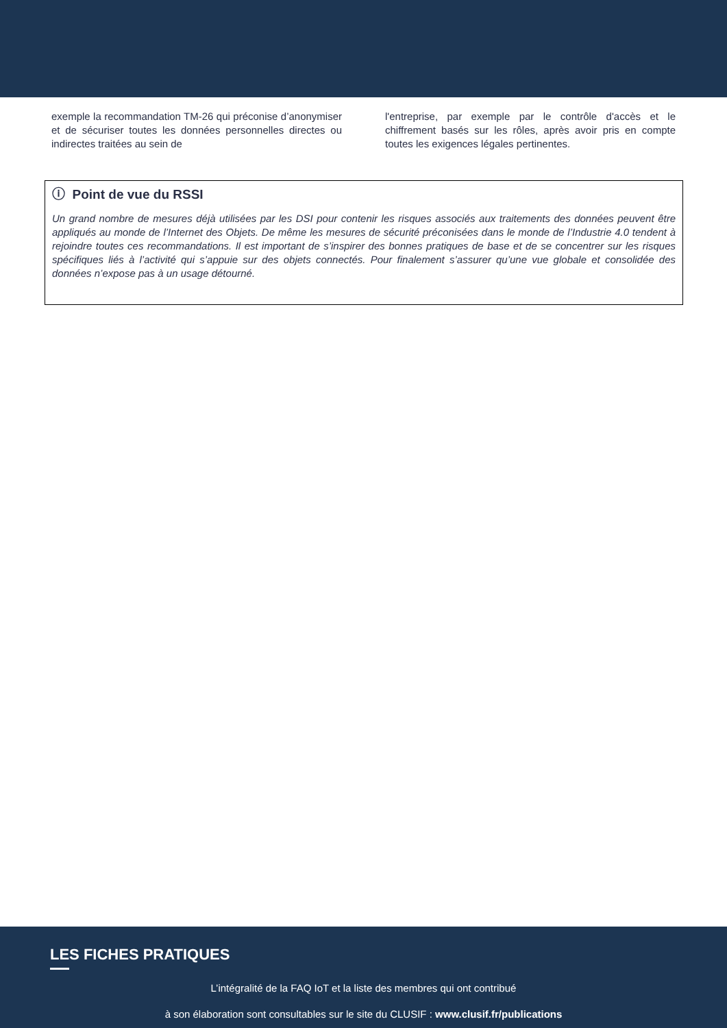exemple la recommandation TM-26 qui préconise d’anonymiser et de sécuriser toutes les données personnelles directes ou indirectes traitées au sein de
l'entreprise, par exemple par le contrôle d'accès et le chiffrement basés sur les rôles, après avoir pris en compte toutes les exigences légales pertinentes.
ⓘ Point de vue du RSSI
Un grand nombre de mesures déjà utilisées par les DSI pour contenir les risques associés aux traitements des données peuvent être appliqués au monde de l’Internet des Objets. De même les mesures de sécurité préconisées dans le monde de l’Industrie 4.0 tendent à rejoindre toutes ces recommandations. Il est important de s’inspirer des bonnes pratiques de base et de se concentrer sur les risques spécifiques liés à l’activité qui s’appuie sur des objets connectés. Pour finalement s’assurer qu’une vue globale et consolidée des données n’expose pas à un usage détourné.
LES FICHES PRATIQUES
L’intégralité de la FAQ IoT et la liste des membres qui ont contribué
à son élaboration sont consultables sur le site du CLUSIF : www.clusif.fr/publications